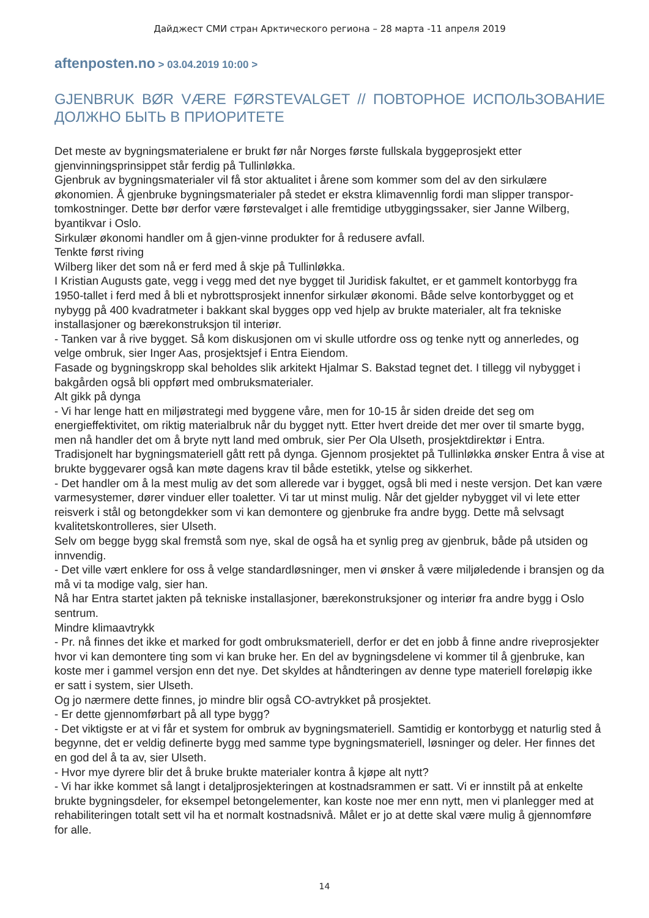Дайджест СМИ стран Арктического региона – 28 марта -11 апреля 2019
aftenposten.no > 03.04.2019 10:00 >
GJENBRUK BØR VÆRE FØRSTEVALGET // ПОВТОРНОЕ ИСПОЛЬЗОВАНИЕ ДОЛЖНО БЫТЬ В ПРИОРИТЕТЕ
Det meste av bygningsmaterialene er brukt før når Norges første fullskala byggeprosjekt etter gjenvinningsprinsippet står ferdig på Tullinløkka.
Gjenbruk av bygningsmaterialer vil få stor aktualitet i årene som kommer som del av den sirkulære økonomien. Å gjenbruke bygningsmaterialer på stedet er ekstra klimavennlig fordi man slipper transpor-tomkostninger. Dette bør derfor være førstevalget i alle fremtidige utbyggingssaker, sier Janne Wilberg, byantikvar i Oslo.
Sirkulær økonomi handler om å gjen-vinne produkter for å redusere avfall.
Tenkte først riving
Wilberg liker det som nå er ferd med å skje på Tullinløkka.
I Kristian Augusts gate, vegg i vegg med det nye bygget til Juridisk fakultet, er et gammelt kontorbygg fra 1950-tallet i ferd med å bli et nybrottsprosjekt innenfor sirkulær økonomi. Både selve kontorbygget og et nybygg på 400 kvadratmeter i bakkant skal bygges opp ved hjelp av brukte materialer, alt fra tekniske installasjoner og bærekonstruksjon til interiør.
- Tanken var å rive bygget. Så kom diskusjonen om vi skulle utfordre oss og tenke nytt og annerledes, og velge ombruk, sier Inger Aas, prosjektsjef i Entra Eiendom.
Fasade og bygningskropp skal beholdes slik arkitekt Hjalmar S. Bakstad tegnet det. I tillegg vil nybygget i bakgården også bli oppført med ombruksmaterialer.
Alt gikk på dynga
- Vi har lenge hatt en miljøstrategi med byggene våre, men for 10-15 år siden dreide det seg om energieffektivitet, om riktig materialbruk når du bygget nytt. Etter hvert dreide det mer over til smarte bygg, men nå handler det om å bryte nytt land med ombruk, sier Per Ola Ulseth, prosjektdirektør i Entra.
Tradisjonelt har bygningsmateriell gått rett på dynga. Gjennom prosjektet på Tullinløkka ønsker Entra å vise at brukte byggevarer også kan møte dagens krav til både estetikk, ytelse og sikkerhet.
- Det handler om å la mest mulig av det som allerede var i bygget, også bli med i neste versjon. Det kan være varmesystemer, dører vinduer eller toaletter. Vi tar ut minst mulig. Når det gjelder nybygget vil vi lete etter reisverk i stål og betongdekker som vi kan demontere og gjenbruke fra andre bygg. Dette må selvsagt kvalitetskontrolleres, sier Ulseth.
Selv om begge bygg skal fremstå som nye, skal de også ha et synlig preg av gjenbruk, både på utsiden og innvendig.
- Det ville vært enklere for oss å velge standardløsninger, men vi ønsker å være miljøledende i bransjen og da må vi ta modige valg, sier han.
Nå har Entra startet jakten på tekniske installasjoner, bærekonstruksjoner og interiør fra andre bygg i Oslo sentrum.
Mindre klimaavtrykk
- Pr. nå finnes det ikke et marked for godt ombruksmateriell, derfor er det en jobb å finne andre riveprosjekter hvor vi kan demontere ting som vi kan bruke her. En del av bygningsdelene vi kommer til å gjenbruke, kan koste mer i gammel versjon enn det nye. Det skyldes at håndteringen av denne type materiell foreløpig ikke er satt i system, sier Ulseth.
Og jo nærmere dette finnes, jo mindre blir også CO-avtrykket på prosjektet.
- Er dette gjennomførbart på all type bygg?
- Det viktigste er at vi får et system for ombruk av bygningsmateriell. Samtidig er kontorbygg et naturlig sted å begynne, det er veldig definerte bygg med samme type bygningsmateriell, løsninger og deler. Her finnes det en god del å ta av, sier Ulseth.
- Hvor mye dyrere blir det å bruke brukte materialer kontra å kjøpe alt nytt?
- Vi har ikke kommet så langt i detaljprosjekteringen at kostnadsrammen er satt. Vi er innstilt på at enkelte brukte bygningsdeler, for eksempel betongelementer, kan koste noe mer enn nytt, men vi planlegger med at rehabiliteringen totalt sett vil ha et normalt kostnadsnivå. Målet er jo at dette skal være mulig å gjennomføre for alle.
14